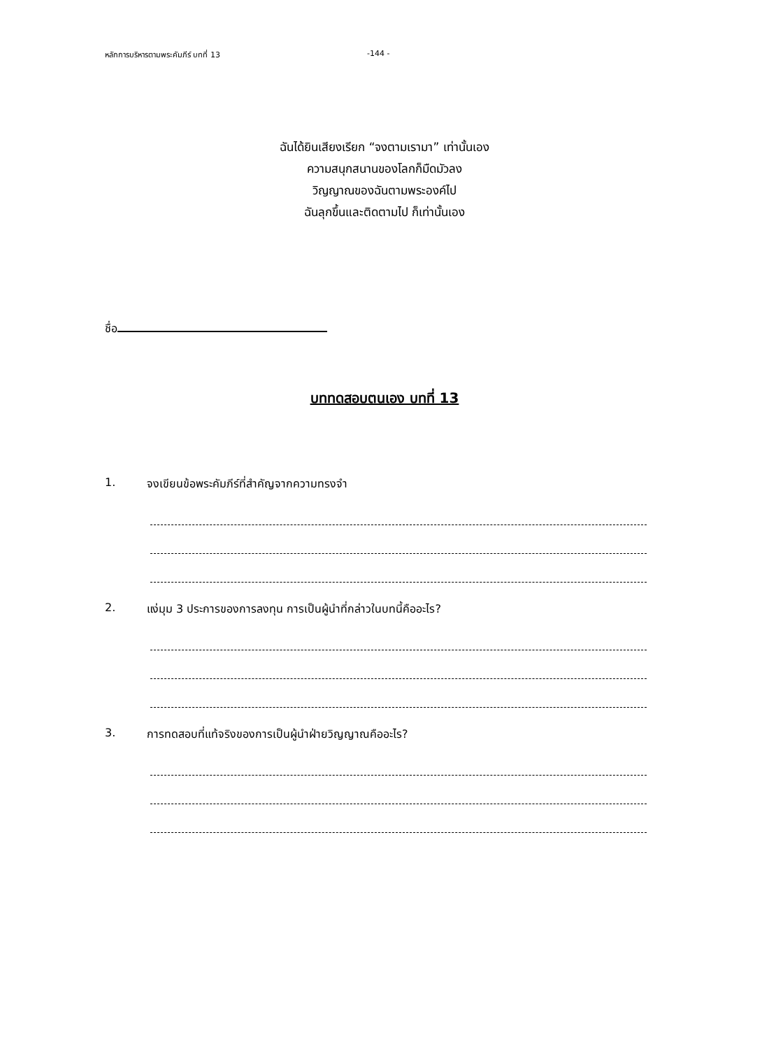หลักการบริหารตามพระคัมภีร์ บทที่ 13 -144 -
ฉันได้ยินเสียงเรียก “จงตามเรามา” เท่านั้นเอง
ความสนุกสนานของโลกก็มืดมัวลง
วิญญาณของฉันตามพระองค์ไป
ฉันลุกขึ้นและติดตามไป ก็เท่านั้นเอง
ชื่อ
บททดสอบตนเอง บทที่ 13
1. จงเขียนข้อพระคัมภีร์ที่สำคัญจากความทรงจำ
2. แง่มุม 3 ประการของการลงทุน การเป็นผู้นำที่กล่าวในบทนี้คืออะไร?
3. การทดสอบที่แท้จริงของการเป็นผู้นำฝ่ายวิญญาณคืออะไร?